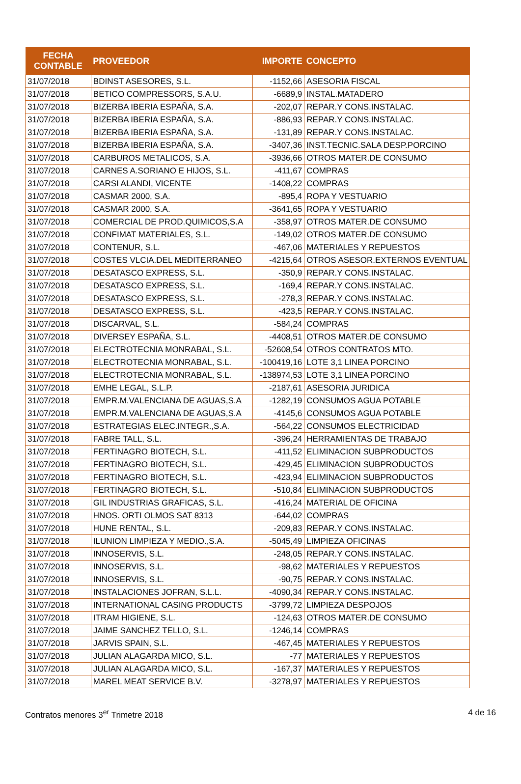| FECHA CONTABLE | PROVEEDOR | IMPORTE | CONCEPTO |
| --- | --- | --- | --- |
| 31/07/2018 | BDINST ASESORES, S.L. | -1152,66 | ASESORIA FISCAL |
| 31/07/2018 | BETICO COMPRESSORS, S.A.U. | -6689,9 | INSTAL.MATADERO |
| 31/07/2018 | BIZERBA IBERIA ESPAÑA, S.A. | -202,07 | REPAR.Y CONS.INSTALAC. |
| 31/07/2018 | BIZERBA IBERIA ESPAÑA, S.A. | -886,93 | REPAR.Y CONS.INSTALAC. |
| 31/07/2018 | BIZERBA IBERIA ESPAÑA, S.A. | -131,89 | REPAR.Y CONS.INSTALAC. |
| 31/07/2018 | BIZERBA IBERIA ESPAÑA, S.A. | -3407,36 | INST.TECNIC.SALA DESP.PORCINO |
| 31/07/2018 | CARBUROS METALICOS, S.A. | -3936,66 | OTROS MATER.DE CONSUMO |
| 31/07/2018 | CARNES A.SORIANO E HIJOS, S.L. | -411,67 | COMPRAS |
| 31/07/2018 | CARSI ALANDI, VICENTE | -1408,22 | COMPRAS |
| 31/07/2018 | CASMAR 2000, S.A. | -895,4 | ROPA Y VESTUARIO |
| 31/07/2018 | CASMAR 2000, S.A. | -3641,65 | ROPA Y VESTUARIO |
| 31/07/2018 | COMERCIAL DE PROD.QUIMICOS,S.A | -358,97 | OTROS MATER.DE CONSUMO |
| 31/07/2018 | CONFIMAT MATERIALES, S.L. | -149,02 | OTROS MATER.DE CONSUMO |
| 31/07/2018 | CONTENUR, S.L. | -467,06 | MATERIALES Y REPUESTOS |
| 31/07/2018 | COSTES VLCIA.DEL MEDITERRANEO | -4215,64 | OTROS ASESOR.EXTERNOS EVENTUAL |
| 31/07/2018 | DESATASCO EXPRESS, S.L. | -350,9 | REPAR.Y CONS.INSTALAC. |
| 31/07/2018 | DESATASCO EXPRESS, S.L. | -169,4 | REPAR.Y CONS.INSTALAC. |
| 31/07/2018 | DESATASCO EXPRESS, S.L. | -278,3 | REPAR.Y CONS.INSTALAC. |
| 31/07/2018 | DESATASCO EXPRESS, S.L. | -423,5 | REPAR.Y CONS.INSTALAC. |
| 31/07/2018 | DISCARVAL, S.L. | -584,24 | COMPRAS |
| 31/07/2018 | DIVERSEY ESPAÑA, S.L. | -4408,51 | OTROS MATER.DE CONSUMO |
| 31/07/2018 | ELECTROTECNIA MONRABAL, S.L. | -52608,54 | OTROS CONTRATOS MTO. |
| 31/07/2018 | ELECTROTECNIA MONRABAL, S.L. | -100419,16 | LOTE 3,1 LINEA PORCINO |
| 31/07/2018 | ELECTROTECNIA MONRABAL, S.L. | -138974,53 | LOTE 3,1 LINEA PORCINO |
| 31/07/2018 | EMHE LEGAL, S.L.P. | -2187,61 | ASESORIA JURIDICA |
| 31/07/2018 | EMPR.M.VALENCIANA DE AGUAS,S.A | -1282,19 | CONSUMOS AGUA POTABLE |
| 31/07/2018 | EMPR.M.VALENCIANA DE AGUAS,S.A | -4145,6 | CONSUMOS AGUA POTABLE |
| 31/07/2018 | ESTRATEGIAS ELEC.INTEGR.,S.A. | -564,22 | CONSUMOS ELECTRICIDAD |
| 31/07/2018 | FABRE TALL, S.L. | -396,24 | HERRAMIENTAS DE TRABAJO |
| 31/07/2018 | FERTINAGRO BIOTECH, S.L. | -411,52 | ELIMINACION SUBPRODUCTOS |
| 31/07/2018 | FERTINAGRO BIOTECH, S.L. | -429,45 | ELIMINACION SUBPRODUCTOS |
| 31/07/2018 | FERTINAGRO BIOTECH, S.L. | -423,94 | ELIMINACION SUBPRODUCTOS |
| 31/07/2018 | FERTINAGRO BIOTECH, S.L. | -510,84 | ELIMINACION SUBPRODUCTOS |
| 31/07/2018 | GIL INDUSTRIAS GRAFICAS, S.L. | -416,24 | MATERIAL DE OFICINA |
| 31/07/2018 | HNOS. ORTI OLMOS SAT 8313 | -644,02 | COMPRAS |
| 31/07/2018 | HUNE RENTAL, S.L. | -209,83 | REPAR.Y CONS.INSTALAC. |
| 31/07/2018 | ILUNION LIMPIEZA Y MEDIO.,S.A. | -5045,49 | LIMPIEZA OFICINAS |
| 31/07/2018 | INNOSERVIS, S.L. | -248,05 | REPAR.Y CONS.INSTALAC. |
| 31/07/2018 | INNOSERVIS, S.L. | -98,62 | MATERIALES Y REPUESTOS |
| 31/07/2018 | INNOSERVIS, S.L. | -90,75 | REPAR.Y CONS.INSTALAC. |
| 31/07/2018 | INSTALACIONES JOFRAN, S.L.L. | -4090,34 | REPAR.Y CONS.INSTALAC. |
| 31/07/2018 | INTERNATIONAL CASING PRODUCTS | -3799,72 | LIMPIEZA DESPOJOS |
| 31/07/2018 | ITRAM HIGIENE, S.L. | -124,63 | OTROS MATER.DE CONSUMO |
| 31/07/2018 | JAIME SANCHEZ TELLO, S.L. | -1246,14 | COMPRAS |
| 31/07/2018 | JARVIS SPAIN, S.L. | -467,45 | MATERIALES Y REPUESTOS |
| 31/07/2018 | JULIAN ALAGARDA MICO, S.L. | -77 | MATERIALES Y REPUESTOS |
| 31/07/2018 | JULIAN ALAGARDA MICO, S.L. | -167,37 | MATERIALES Y REPUESTOS |
| 31/07/2018 | MAREL MEAT SERVICE B.V. | -3278,97 | MATERIALES Y REPUESTOS |
Contratos menores 3<sup>er</sup> Trimetre 2018 4 de 16